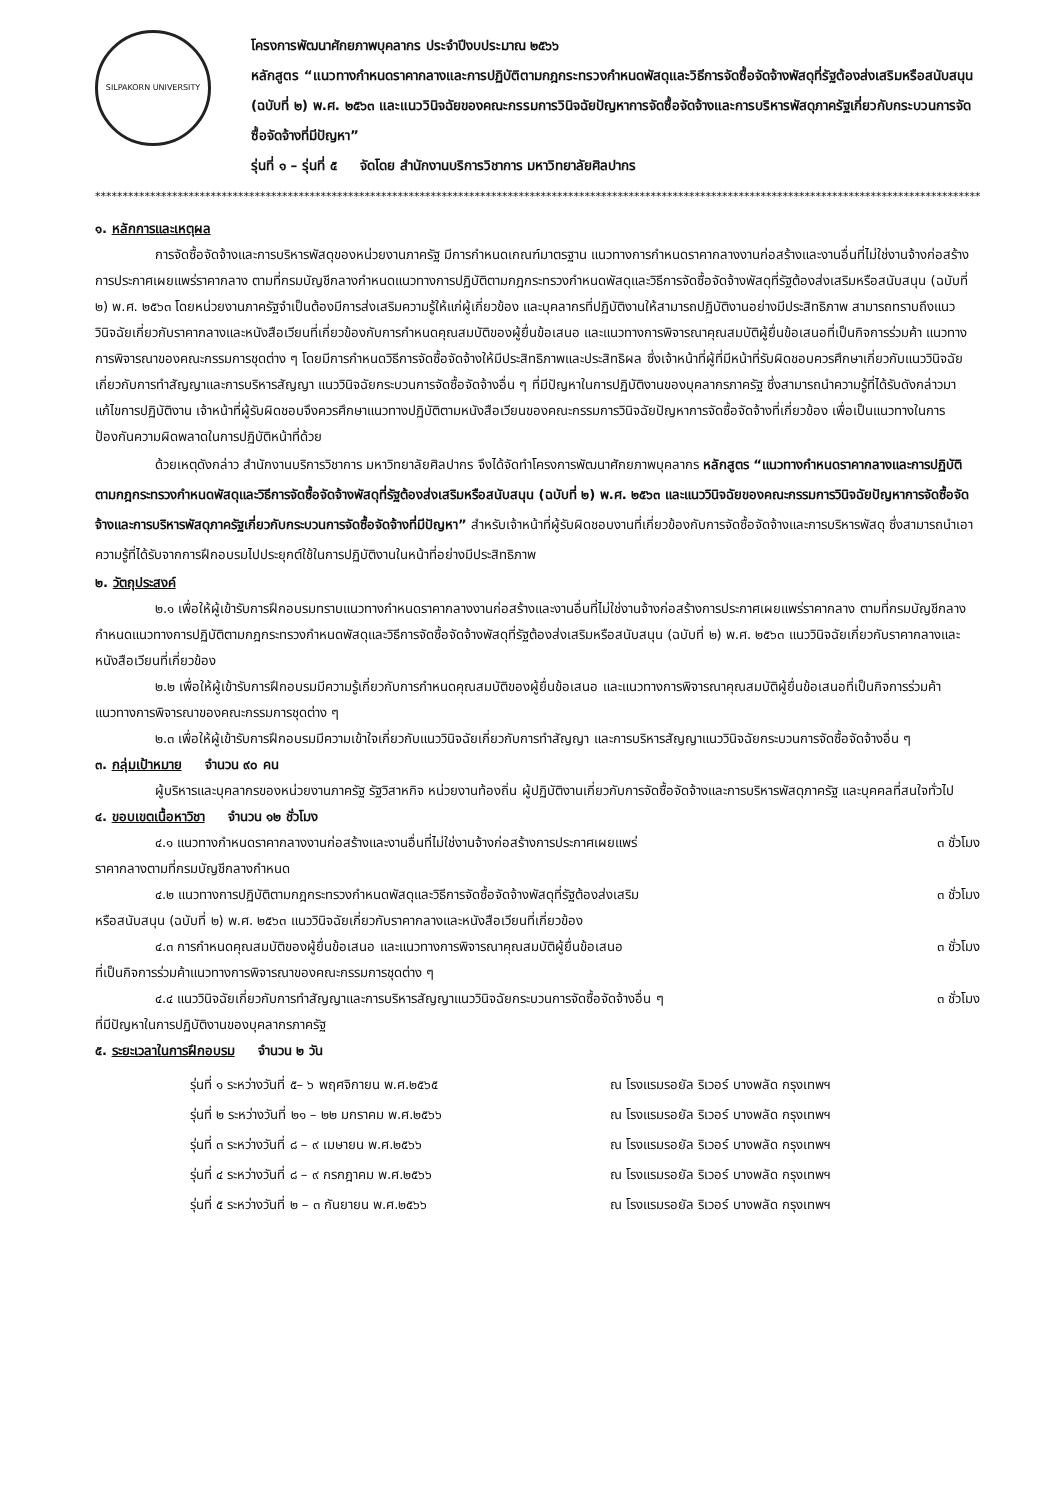SILPAKORN UNIVERSITY
โครงการพัฒนาศักยภาพบุคลากร ประจำปีงบประมาณ ๒๕๖๖
หลักสูตร “แนวทางกำหนดราคากลางและการปฏิบัติตามกฎกระทรวงกำหนดพัสดุและวิธีการจัดซื้อจัดจ้างพัสดุที่รัฐต้องส่งเสริมหรือสนับสนุน (ฉบับที่ ๒) พ.ศ. ๒๕๖๓ และแนววินิจฉัยของคณะกรรมการวินิจฉัยปัญหาการจัดซื้อจัดจ้างและการบริหารพัสดุภาครัฐเกี่ยวกับกระบวนการจัดซื้อจัดจ้างที่มีปัญหา”
รุ่นที่ ๑ – รุ่นที่ ๕ จัดโดย สำนักงานบริการวิชาการ มหาวิทยาลัยศิลปากร
************************************************************************************************************************************************************************
๑. หลักการและเหตุผล
การจัดซื้อจัดจ้างและการบริหารพัสดุของหน่วยงานภาครัฐ มีการกำหนดเกณฑ์มาตรฐาน แนวทางการกำหนดราคากลางงานก่อสร้างและงานอื่นที่ไม่ใช่งานจ้างก่อสร้าง การประกาศเผยแพร่ราคากลาง ตามที่กรมบัญชีกลางกำหนดแนวทางการปฏิบัติตามกฎกระทรวงกำหนดพัสดุและวิธีการจัดซื้อจัดจ้างพัสดุที่รัฐต้องส่งเสริมหรือสนับสนุน (ฉบับที่ ๒) พ.ศ. ๒๕๖๓ โดยหน่วยงานภาครัฐจำเป็นต้องมีการส่งเสริมความรู้ให้แก่ผู้เกี่ยวข้อง และบุคลากรที่ปฏิบัติงานให้สามารถปฏิบัติงานอย่างมีประสิทธิภาพ สามารถทราบถึงแนววินิจฉัยเกี่ยวกับราคากลางและหนังสือเวียนที่เกี่ยวข้องกับการกำหนดคุณสมบัติของผู้ยื่นข้อเสนอ และแนวทางการพิจารณาคุณสมบัติผู้ยื่นข้อเสนอที่เป็นกิจการร่วมค้า แนวทางการพิจารณาของคณะกรรมการชุดต่าง ๆ โดยมีการกำหนดวิธีการจัดซื้อจัดจ้างให้มีประสิทธิภาพและประสิทธิผล ซึ่งเจ้าหน้าที่ผู้ที่มีหน้าที่รับผิดชอบควรศึกษาเกี่ยวกับแนววินิจฉัยเกี่ยวกับการทำสัญญาและการบริหารสัญญา แนววินิจฉัยกระบวนการจัดซื้อจัดจ้างอื่น ๆ ที่มีปัญหาในการปฏิบัติงานของบุคลากรภาครัฐ ซึ่งสามารถนำความรู้ที่ได้รับดังกล่าวมาแก้ไขการปฏิบัติงาน เจ้าหน้าที่ผู้รับผิดชอบจึงควรศึกษาแนวทางปฏิบัติตามหนังสือเวียนของคณะกรรมการวินิจฉัยปัญหาการจัดซื้อจัดจ้างที่เกี่ยวข้อง เพื่อเป็นแนวทางในการป้องกันความผิดพลาดในการปฏิบัติหน้าที่ด้วย
ด้วยเหตุดังกล่าว สำนักงานบริการวิชาการ มหาวิทยาลัยศิลปากร จึงได้จัดทำโครงการพัฒนาศักยภาพบุคลากร หลักสูตร “แนวทางกำหนดราคากลางและการปฏิบัติตามกฎกระทรวงกำหนดพัสดุและวิธีการจัดซื้อจัดจ้างพัสดุที่รัฐต้องส่งเสริมหรือสนับสนุน (ฉบับที่ ๒) พ.ศ. ๒๕๖๓ และแนววินิจฉัยของคณะกรรมการวินิจฉัยปัญหาการจัดซื้อจัดจ้างและการบริหารพัสดุภาครัฐเกี่ยวกับกระบวนการจัดซื้อจัดจ้างที่มีปัญหา” สำหรับเจ้าหน้าที่ผู้รับผิดชอบงานที่เกี่ยวข้องกับการจัดซื้อจัดจ้างและการบริหารพัสดุ ซึ่งสามารถนำเอาความรู้ที่ได้รับจากการฝึกอบรมไปประยุกต์ใช้ในการปฏิบัติงานในหน้าที่อย่างมีประสิทธิภาพ
๒. วัตถุประสงค์
๒.๑ เพื่อให้ผู้เข้ารับการฝึกอบรมทราบแนวทางกำหนดราคากลางงานก่อสร้างและงานอื่นที่ไม่ใช่งานจ้างก่อสร้างการประกาศเผยแพร่ราคากลาง ตามที่กรมบัญชีกลางกำหนดแนวทางการปฏิบัติตามกฎกระทรวงกำหนดพัสดุและวิธีการจัดซื้อจัดจ้างพัสดุที่รัฐต้องส่งเสริมหรือสนับสนุน (ฉบับที่ ๒) พ.ศ. ๒๕๖๓ แนววินิจฉัยเกี่ยวกับราคากลางและหนังสือเวียนที่เกี่ยวข้อง
๒.๒ เพื่อให้ผู้เข้ารับการฝึกอบรมมีความรู้เกี่ยวกับการกำหนดคุณสมบัติของผู้ยื่นข้อเสนอ และแนวทางการพิจารณาคุณสมบัติผู้ยื่นข้อเสนอที่เป็นกิจการร่วมค้าแนวทางการพิจารณาของคณะกรรมการชุดต่าง ๆ
๒.๓ เพื่อให้ผู้เข้ารับการฝึกอบรมมีความเข้าใจเกี่ยวกับแนววินิจฉัยเกี่ยวกับการทำสัญญา และการบริหารสัญญาแนววินิจฉัยกระบวนการจัดซื้อจัดจ้างอื่น ๆ
๓. กลุ่มเป้าหมาย จำนวน ๙๐ คน
ผู้บริหารและบุคลากรของหน่วยงานภาครัฐ รัฐวิสาหกิจ หน่วยงานท้องถิ่น ผู้ปฏิบัติงานเกี่ยวกับการจัดซื้อจัดจ้างและการบริหารพัสดุภาครัฐ และบุคคลที่สนใจทั่วไป
๔. ขอบเขตเนื้อหาวิชา จำนวน ๑๒ ชั่วโมง
๔.๑ แนวทางกำหนดราคากลางงานก่อสร้างและงานอื่นที่ไม่ใช่งานจ้างก่อสร้างการประกาศเผยแพร่ ๓ ชั่วโมง
ราคากลางตามที่กรมบัญชีกลางกำหนด
๔.๒ แนวทางการปฏิบัติตามกฎกระทรวงกำหนดพัสดุและวิธีการจัดซื้อจัดจ้างพัสดุที่รัฐต้องส่งเสริม ๓ ชั่วโมง
หรือสนับสนุน (ฉบับที่ ๒) พ.ศ. ๒๕๖๓ แนววินิจฉัยเกี่ยวกับราคากลางและหนังสือเวียนที่เกี่ยวข้อง
๔.๓ การกำหนดคุณสมบัติของผู้ยื่นข้อเสนอ และแนวทางการพิจารณาคุณสมบัติผู้ยื่นข้อเสนอ ๓ ชั่วโมง
ที่เป็นกิจการร่วมค้าแนวทางการพิจารณาของคณะกรรมการชุดต่าง ๆ
๔.๔ แนววินิจฉัยเกี่ยวกับการทำสัญญาและการบริหารสัญญาแนววินิจฉัยกระบวนการจัดซื้อจัดจ้างอื่น ๆ ๓ ชั่วโมง
ที่มีปัญหาในการปฏิบัติงานของบุคลากรภาครัฐ
๕. ระยะเวลาในการฝึกอบรม จำนวน ๒ วัน
รุ่นที่ ๑ ระหว่างวันที่ ๕– ๖ พฤศจิกายน พ.ศ.๒๕๖๕ ณ โรงแรมรอยัล ริเวอร์ บางพลัด กรุงเทพฯ
รุ่นที่ ๒ ระหว่างวันที่ ๒๑ – ๒๒ มกราคม พ.ศ.๒๕๖๖ ณ โรงแรมรอยัล ริเวอร์ บางพลัด กรุงเทพฯ
รุ่นที่ ๓ ระหว่างวันที่ ๘ – ๙ เมษายน พ.ศ.๒๕๖๖ ณ โรงแรมรอยัล ริเวอร์ บางพลัด กรุงเทพฯ
รุ่นที่ ๔ ระหว่างวันที่ ๘ – ๙ กรกฎาคม พ.ศ.๒๕๖๖ ณ โรงแรมรอยัล ริเวอร์ บางพลัด กรุงเทพฯ
รุ่นที่ ๕ ระหว่างวันที่ ๒ – ๓ กันยายน พ.ศ.๒๕๖๖ ณ โรงแรมรอยัล ริเวอร์ บางพลัด กรุงเทพฯ